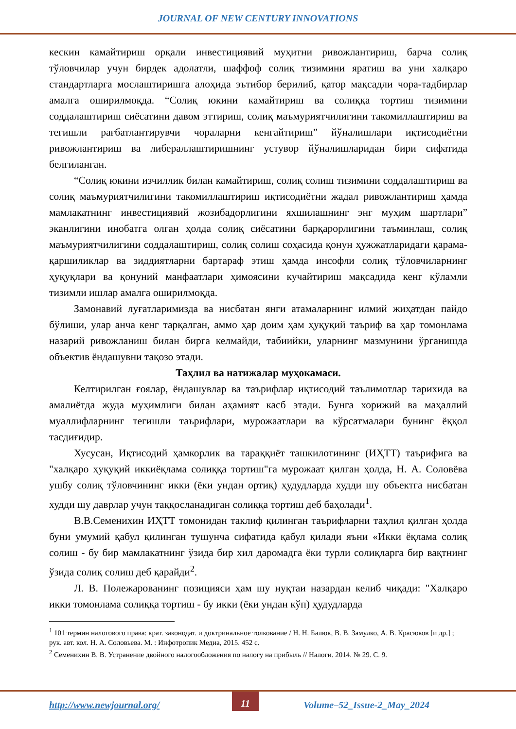JOURNAL OF NEW CENTURY INNOVATIONS
кескин камайтириш орқали инвестициявий муҳитни ривожлантириш, барча солиқ тўловчилар учун бирдек адолатли, шаффоф солиқ тизимини яратиш ва уни халқаро стандартларга мослаштиришга алоҳида эътибор берилиб, қатор мақсадли чора-тадбирлар амалга оширилмоқда. “Солиқ юкини камайтириш ва солиққа тортиш тизимини соддалаштириш сиёсатини давом эттириш, солиқ маъмуриятчилигини такомиллаштириш ва тегишли рағбатлантирувчи чораларни кенгайтириш” йўналишлари иқтисодиётни ривожлантириш ва либераллаштиришнинг устувор йўналишларидан бири сифатида белгиланган.
“Солиқ юкини изчиллик билан камайтириш, солиқ солиш тизимини соддалаштириш ва солиқ маъмуриятчилигини такомиллаштириш иқтисодиётни жадал ривожлантириш ҳамда мамлакатнинг инвестициявий жозибадорлигини яхшилашнинг энг муҳим шартлари” эканлигини инобатга олган ҳолда солиқ сиёсатини барқарорлигини таъминлаш, солиқ маъмуриятчилигини соддалаштириш, солиқ солиш соҳасида қонун ҳужжатларидаги қарама-қаршиликлар ва зиддиятларни бартараф этиш ҳамда инсофли солиқ тўловчиларнинг ҳуқуқлари ва қонуний манфаатлари ҳимоясини кучайтириш мақсадида кенг кўламли тизимли ишлар амалга оширилмоқда.
Замонавий луғатларимизда ва нисбатан янги атамаларнинг илмий жиҳатдан пайдо бўлиши, улар анча кенг тарқалган, аммо ҳар доим ҳам ҳуқуқий таъриф ва ҳар томонлама назарий ривожланиш билан бирга келмайди, табиийки, уларнинг мазмунини ўрганишда объектив ёндашувни тақозо этади.
Таҳлил ва натижалар муҳокамаси.
Келтирилган ғоялар, ёндашувлар ва таърифлар иқтисодий таълимотлар тарихида ва амалиётда жуда муҳимлиги билан аҳамият касб этади. Бунга хорижий ва маҳаллий муаллифларнинг тегишли таърифлари, мурожаатлари ва кўрсатмалари бунинг ёққол тасдиғидир.
Хусусан, Иқтисодий ҳамкорлик ва тараққиёт ташкилотининг (ИҲТТ) таърифига ва "халқаро ҳуқуқий иккиёқлама солиққа тортиш"га мурожаат қилган ҳолда, Н. А. Соловёва ушбу солиқ тўловчининг икки (ёки ундан ортиқ) ҳудудларда худди шу объектга нисбатан худди шу даврлар учун таққосланадиган солиққа тортиш деб баҳолади<sup>1</sup>.
В.В.Семенихин ИҲТТ томонидан таклиф қилинган таърифларни таҳлил қилган ҳолда буни умумий қабул қилинган тушунча сифатида қабул қилади яъни «Икки ёқлама солиқ солиш - бу бир мамлакатнинг ўзида бир хил даромадга ёки турли солиқларга бир вақтнинг ўзида солиқ солиш деб қарайди<sup>2</sup>.
Л. В. Полежарованинг позицияси ҳам шу нуқтаи назардан келиб чиқади: "Халқаро икки томонлама солиққа тортиш - бу икки (ёки ундан кўп) ҳудудларда
<sup>1</sup> 101 термин налогового права: крат. законодат. и доктринальное толкование / Н. Н. Балюк, В. В. Замулко, А. В. Красюков [и др.] ; рук. авт. кол. Н. А. Соловьева. М. : Инфотропик Медиа, 2015. 452 с.
<sup>2</sup> Семенихин В. В. Устранение двойного налогообложения по налогу на прибыль // Налоги. 2014. № 29. С. 9.
http://www.newjournal.org/ 11 Volume–52_Issue-2_May_2024